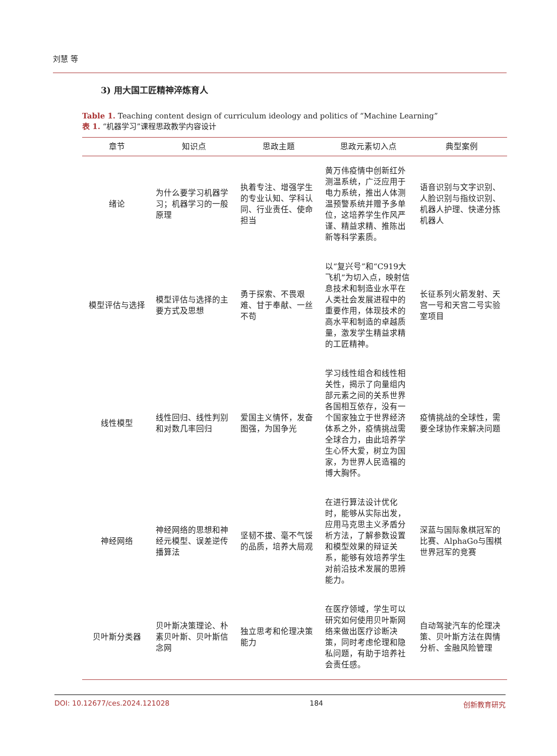刘慧 等
3) 用大国工匠精神淬炼育人
Table 1. Teaching content design of curriculum ideology and politics of “Machine Learning”
表 1. “机器学习”课程思政教学内容设计
| 章节 | 知识点 | 思政主题 | 思政元素切入点 | 典型案例 |
| --- | --- | --- | --- | --- |
| 绪论 | 为什么要学习机器学习；机器学习的一般原理 | 执着专注、增强学生的专业认知、学科认同、行业责任、使命担当 | 黄万伟疫情中创新红外测温系统，广泛应用于电力系统，推出人体测温预警系统并赠予多单位，这培养学生作风严谨、精益求精、推陈出新等科学素质。 | 语音识别与文字识别、人脸识别与指纹识别、机器人护理、快递分拣机器人 |
| 模型评估与选择 | 模型评估与选择的主要方式及思想 | 勇于探索、不畏艰难、甘于奉献、一丝不苟 | 以“复兴号”和“C919大飞机”为切入点，映射信息技术和制造业水平在人类社会发展进程中的重要作用，体现技术的高水平和制造的卓越质量，激发学生精益求精的工匠精神。 | 长征系列火箭发射、天宫一号和天宫二号实验室项目 |
| 线性模型 | 线性回归、线性判别和对数几率回归 | 爱国主义情怀，发奋图强，为国争光 | 学习线性组合和线性相关性，揭示了向量组内部元素之间的关系世界各国相互依存，没有一个国家独立于世界经济体系之外，疫情挑战需全球合力，由此培养学生心怀大爱，树立为国家，为世界人民造福的博大胸怀。 | 疫情挑战的全球性，需要全球协作来解决问题 |
| 神经网络 | 神经网络的思想和神经元模型、误差逆传播算法 | 坚韧不拔、毫不气馁的品质，培养大局观 | 在进行算法设计优化时，能够从实际出发，应用马克思主义矛盾分析方法，了解参数设置和模型效果的辩证关系，能够有效培养学生对前沿技术发展的思辨能力。 | 深蓝与国际象棋冠军的比赛、AlphaGo与围棋世界冠军的竞赛 |
| 贝叶斯分类器 | 贝叶斯决策理论、朴素贝叶斯、贝叶斯信念网 | 独立思考和伦理决策能力 | 在医疗领域，学生可以研究如何使用贝叶斯网络来做出医疗诊断决策，同时考虑伦理和隐私问题，有助于培养社会责任感。 | 自动驾驶汽车的伦理决策、贝叶斯方法在舆情分析、金融风险管理 |
DOI: 10.12677/ces.2024.121028 184 创新教育研究